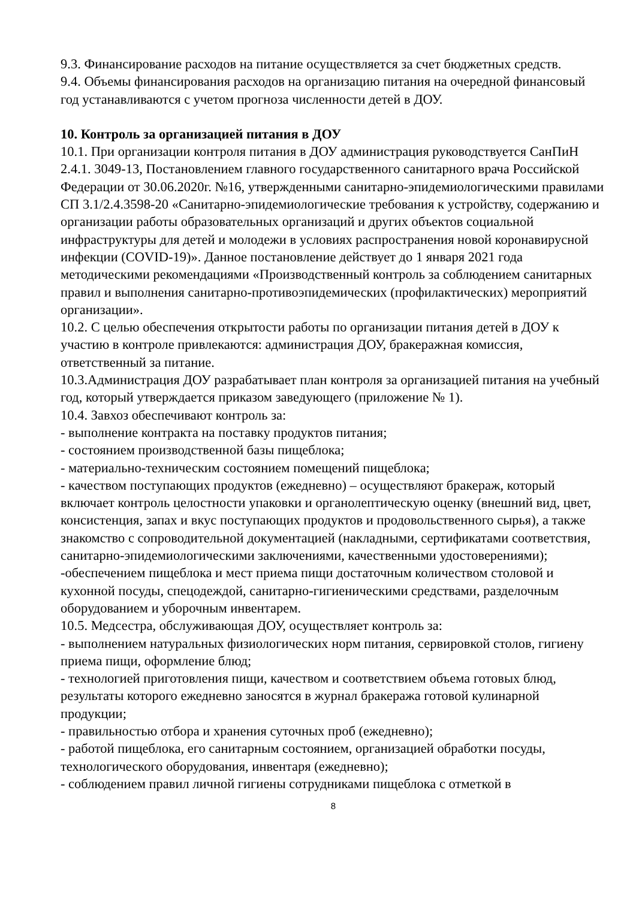9.3. Финансирование расходов на питание осуществляется за счет бюджетных средств.
9.4. Объемы финансирования расходов на организацию питания на очередной финансовый год устанавливаются с учетом прогноза численности детей в ДОУ.
10. Контроль за организацией питания в ДОУ
10.1. При организации контроля питания в ДОУ администрация руководствуется СанПиН 2.4.1. 3049-13, Постановлением главного государственного санитарного врача Российской Федерации от 30.06.2020г. №16, утвержденными санитарно-эпидемиологическими правилами СП 3.1/2.4.3598-20 «Санитарно-эпидемиологические требования к устройству, содержанию и организации работы образовательных организаций и других объектов социальной инфраструктуры для детей и молодежи в условиях распространения новой коронавирусной инфекции (COVID-19)». Данное постановление действует до 1 января 2021 года методическими рекомендациями «Производственный контроль за соблюдением санитарных правил и выполнения санитарно-противоэпидемических (профилактических) мероприятий организации».
10.2. С целью обеспечения открытости работы по организации питания детей в ДОУ к участию в контроле привлекаются: администрация ДОУ, бракеражная комиссия, ответственный за питание.
10.3.Администрация ДОУ разрабатывает план контроля за организацией питания на учебный год, который утверждается приказом заведующего (приложение № 1).
10.4. Завхоз обеспечивают контроль за:
- выполнение контракта на поставку продуктов питания;
- состоянием производственной базы пищеблока;
- материально-техническим состоянием помещений пищеблока;
- качеством поступающих продуктов (ежедневно) – осуществляют бракераж, который включает контроль целостности упаковки и органолептическую оценку (внешний вид, цвет, консистенция, запах и вкус поступающих продуктов и продовольственного сырья), а также знакомство с сопроводительной документацией (накладными, сертификатами соответствия, санитарно-эпидемиологическими заключениями, качественными удостоверениями);
-обеспечением пищеблока и мест приема пищи достаточным количеством столовой и кухонной посуды, спецодеждой, санитарно-гигиеническими средствами, разделочным оборудованием и уборочным инвентарем.
10.5. Медсестра, обслуживающая ДОУ, осуществляет контроль за:
- выполнением натуральных физиологических норм питания, сервировкой столов, гигиену приема пищи, оформление блюд;
- технологией приготовления пищи, качеством и соответствием объема готовых блюд, результаты которого ежедневно заносятся в журнал бракеража готовой кулинарной продукции;
- правильностью отбора и хранения суточных проб (ежедневно);
- работой пищеблока, его санитарным состоянием, организацией обработки посуды, технологического оборудования, инвентаря (ежедневно);
- соблюдением правил личной гигиены сотрудниками пищеблока с отметкой в
8